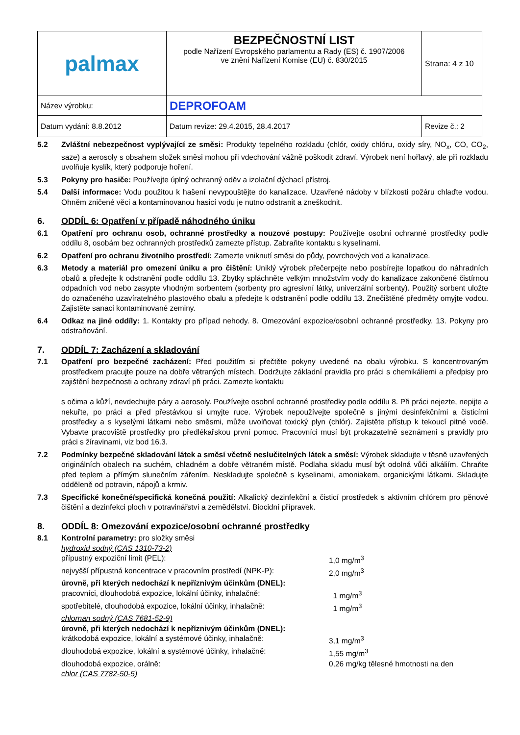| palmax | BEZPEČNOSTNÍ LIST podle Nařízení Evropského parlamentu a Rady (ES) č. 1907/2006 ve znění Nařízení Komise (EU) č. 830/2015 | Strana: 4 z 10 |
| Název výrobku: | DEPROFOAM | |
| Datum vydání: 8.8.2012 | Datum revize: 29.4.2015, 28.4.2017 | Revize č.: 2 |
5.2 Zvláštní nebezpečnost vyplývající ze směsi: Produkty tepelného rozkladu (chlór, oxidy chlóru, oxidy síry, NO<sub>x</sub>, CO, CO<sub>2</sub>, saze) a aerosoly s obsahem složek směsi mohou při vdechování vážně poškodit zdraví. Výrobek není hořlavý, ale při rozkladu uvolňuje kyslík, který podporuje hoření.
5.3 Pokyny pro hasiče: Používejte úplný ochranný oděv a izolační dýchací přístroj.
5.4 Další informace: Vodu použitou k hašení nevypouštějte do kanalizace. Uzavřené nádoby v blízkosti požáru chlaďte vodou. Ohněm zničené věci a kontaminovanou hasicí vodu je nutno odstranit a zneškodnit.
6. ODDÍL 6: Opatření v případě náhodného úniku
6.1 Opatření pro ochranu osob, ochranné prostředky a nouzové postupy: Používejte osobní ochranné prostředky podle oddílu 8, osobám bez ochranných prostředků zamezte přístup. Zabraňte kontaktu s kyselinami.
6.2 Opatření pro ochranu životního prostředí: Zamezte vniknutí směsi do půdy, povrchových vod a kanalizace.
6.3 Metody a materiál pro omezení úniku a pro čištění: Uniklý výrobek přečerpejte nebo posbírejte lopatkou do náhradních obalů a předejte k odstranění podle oddílu 13. Zbytky spláchněte velkým množstvím vody do kanalizace zakončené čistírnou odpadních vod nebo zasypte vhodným sorbentem (sorbenty pro agresivní látky, univerzální sorbenty). Použitý sorbent uložte do označeného uzavíratelného plastového obalu a předejte k odstranění podle oddílu 13. Znečištěné předměty omyjte vodou. Zajistěte sanaci kontaminované zeminy.
6.4 Odkaz na jiné oddíly: 1. Kontakty pro případ nehody. 8. Omezování expozice/osobní ochranné prostředky. 13. Pokyny pro odstraňování.
7. ODDÍL 7: Zacházení a skladování
7.1 Opatření pro bezpečné zacházení: Před použitím si přečtěte pokyny uvedené na obalu výrobku. S koncentrovaným prostředkem pracujte pouze na dobře větraných místech. Dodržujte základní pravidla pro práci s chemikáliemi a předpisy pro zajištění bezpečnosti a ochrany zdraví při práci. Zamezte kontaktu
s očima a kůží, nevdechujte páry a aerosoly. Používejte osobní ochranné prostředky podle oddílu 8. Při práci nejezte, nepijte a nekuřte, po práci a před přestávkou si umyjte ruce. Výrobek nepoužívejte společně s jinými desinfekčními a čisticími prostředky a s kyselými látkami nebo směsmi, může uvolňovat toxický plyn (chlór). Zajistěte přístup k tekoucí pitné vodě. Vybavte pracoviště prostředky pro předlékařskou první pomoc. Pracovníci musí být prokazatelně seznámeni s pravidly pro práci s žíravinami, viz bod 16.3.
7.2 Podmínky bezpečné skladování látek a směsí včetně neslučitelných látek a směsí: Výrobek skladujte v těsně uzavřených originálních obalech na suchém, chladném a dobře větraném místě. Podlaha skladu musí být odolná vůči alkáliím. Chraňte před teplem a přímým slunečním zářením. Neskladujte společně s kyselinami, amoniakem, organickými látkami. Skladujte odděleně od potravin, nápojů a krmiv.
7.3 Specifické konečné/specifická konečná použití: Alkalický dezinfekční a čisticí prostředek s aktivním chlórem pro pěnové čištění a dezinfekci ploch v potravinářství a zemědělství. Biocidní přípravek.
8. ODDÍL 8: Omezování expozice/osobní ochranné prostředky
8.1 Kontrolní parametry: pro složky směsi
hydroxid sodný (CAS 1310-73-2)
přípustný expoziční limit (PEL): 1,0 mg/m<sup>3</sup>
nejvyšší přípustná koncentrace v pracovním prostředí (NPK-P):
2,0 mg/m<sup>3</sup>
úrovně, při kterých nedochází k nepříznivým účinkům (DNEL):
pracovníci, dlouhodobá expozice, lokální účinky, inhalačně:
1 mg/m<sup>3</sup>
spotřebitelé, dlouhodobá expozice, lokální účinky, inhalačně:
1 mg/m<sup>3</sup>
chlornan sodný (CAS 7681-52-9)
úrovně, při kterých nedochází k nepříznivým účinkům (DNEL):
krátkodobá expozice, lokální a systémové účinky, inhalačně:
3,1 mg/m<sup>3</sup>
dlouhodobá expozice, lokální a systémové účinky, inhalačně:
1,55 mg/m<sup>3</sup>
dlouhodobá expozice, orálně: 0,26 mg/kg tělesné hmotnosti na den
chlor (CAS 7782-50-5)